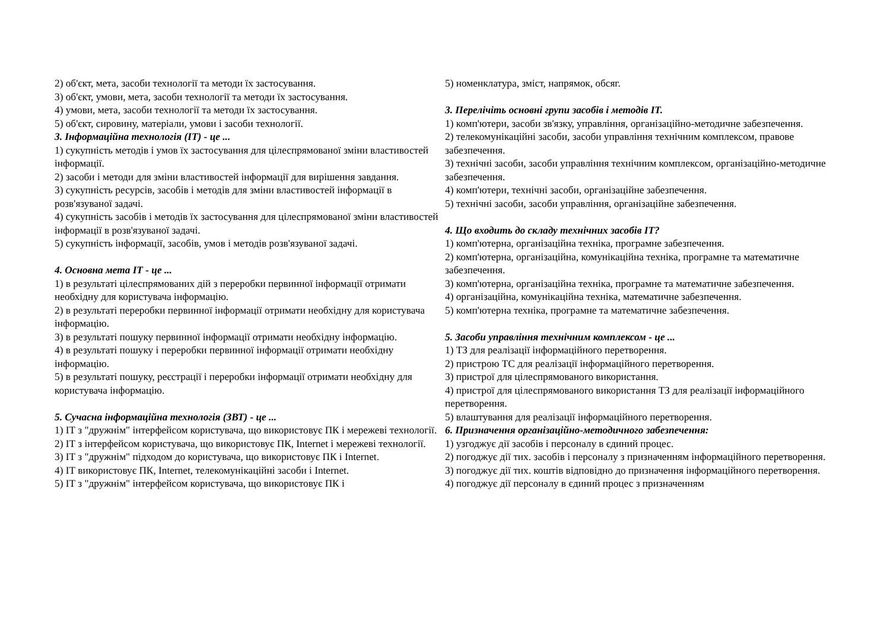2) об'єкт, мета, засоби технології та методи їх застосування.
3) об'єкт, умови, мета, засоби технології та методи їх застосування.
4) умови, мета, засоби технології та методи їх застосування.
5) об'єкт, сировину, матеріали, умови і засоби технології.
3. Інформаційна технологія (ІТ) - це ...
1) сукупність методів і умов їх застосування для цілеспрямованої зміни властивостей інформації.
2) засоби і методи для зміни властивостей інформації для вирішення завдання.
3) сукупність ресурсів, засобів і методів для зміни властивостей інформації в розв'язуваної задачі.
4) сукупність засобів і методів їх застосування для цілеспрямованої зміни властивостей інформації в розв'язуваної задачі.
5) сукупність інформації, засобів, умов і методів розв'язуваної задачі.
4. Основна мета ІТ - це ...
1) в результаті цілеспрямованих дій з переробки первинної інформації отримати необхідну для користувача інформацію.
2) в результаті переробки первинної інформації отримати необхідну для користувача інформацію.
3) в результаті пошуку первинної інформації отримати необхідну інформацію.
4) в результаті пошуку і переробки первинної інформації отримати необхідну інформацію.
5) в результаті пошуку, реєстрації і переробки інформації отримати необхідну для користувача інформацію.
5. Сучасна інформаційна технологія (ЗВТ) - це ...
1) ІТ з "дружнім" інтерфейсом користувача, що використовує ПК і мережеві технології.
2) ІТ з інтерфейсом користувача, що використовує ПК, Internet і мережеві технології.
3) ІТ з "дружнім" підходом до користувача, що використовує ПК і Internet.
4) ІТ використовує ПК, Internet, телекомунікаційні засоби і Internet.
5) ІТ з "дружнім" інтерфейсом користувача, що використовує ПК і
5) номенклатура, зміст, напрямок, обсяг.
3. Перелічіть основні групи засобів і методів ІТ.
1) комп'ютери, засоби зв'язку, управління, організаційно-методичне забезпечення.
2) телекомунікаційні засоби, засоби управління технічним комплексом, правове забезпечення.
3) технічні засоби, засоби управління технічним комплексом, організаційно-методичне забезпечення.
4) комп'ютери, технічні засоби, організаційне забезпечення.
5) технічні засоби, засоби управління, організаційне забезпечення.
4. Що входить до складу технічних засобів ІТ?
1) комп'ютерна, організаційна техніка, програмне забезпечення.
2) комп'ютерна, організаційна, комунікаційна техніка, програмне та математичне забезпечення.
3) комп'ютерна, організаційна техніка, програмне та математичне забезпечення.
4) організаційна, комунікаційна техніка, математичне забезпечення.
5) комп'ютерна техніка, програмне та математичне забезпечення.
5. Засоби управління технічним комплексом - це ...
1) ТЗ для реалізації інформаційного перетворення.
2) пристрою ТС для реалізації інформаційного перетворення.
3) пристрої для цілеспрямованого використання.
4) пристрої для цілеспрямованого використання ТЗ для реалізації інформаційного перетворення.
5) влаштування для реалізації інформаційного перетворення.
6. Призначення організаційно-методичного забезпечення:
1) узгоджує дії засобів і персоналу в єдиний процес.
2) погоджує дії тих. засобів і персоналу з призначенням інформаційного перетворення.
3) погоджує дії тих. коштів відповідно до призначення інформаційного перетворення.
4) погоджує дії персоналу в єдиний процес з призначенням